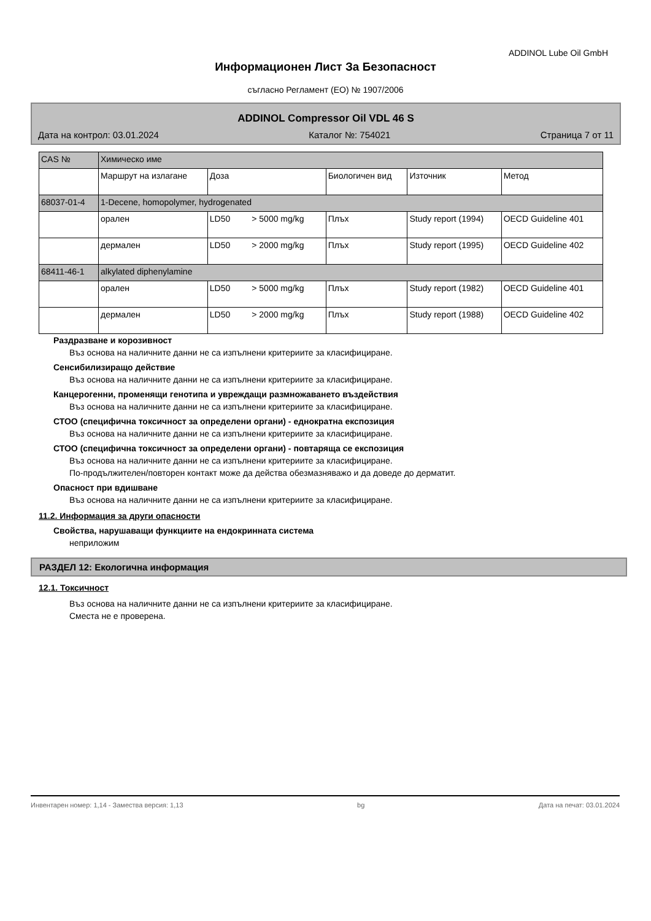ADDINOL Lube Oil GmbH
Информационен Лист За Безопасност
съгласно Регламент (ЕО) № 1907/2006
ADDINOL Compressor Oil VDL 46 S
Дата на контрол: 03.01.2024 Каталог №: 754021 Страница 7 от 11
| CAS № | Химическо име | | | | |
| | Маршрут на излагане | Доза | Биологичен вид | Източник | Метод |
| 68037-01-4 | 1-Decene, homopolymer, hydrogenated | | | | |
| | орален | LD50 > 5000 mg/kg | Плъх | Study report (1994) | OECD Guideline 401 |
| | дермален | LD50 > 2000 mg/kg | Плъх | Study report (1995) | OECD Guideline 402 |
| 68411-46-1 | alkylated diphenylamine | | | | |
| | орален | LD50 > 5000 mg/kg | Плъх | Study report (1982) | OECD Guideline 401 |
| | дермален | LD50 > 2000 mg/kg | Плъх | Study report (1988) | OECD Guideline 402 |
Раздразване и корозивност
Въз основа на наличните данни не са изпълнени критериите за класифициране.
Сенсибилизиращо действие
Въз основа на наличните данни не са изпълнени критериите за класифициране.
Канцерогенни, променящи генотипа и увреждащи размножаването въздействия
Въз основа на наличните данни не са изпълнени критериите за класифициране.
СТОО (специфична токсичност за определени органи) - еднократна експозиция
Въз основа на наличните данни не са изпълнени критериите за класифициране.
СТОО (специфична токсичност за определени органи) - повтаряща се експозиция
Въз основа на наличните данни не са изпълнени критериите за класифициране.
По-продължителен/повторен контакт може да действа обезмазняважо и да доведе до дерматит.
Опасност при вдишване
Въз основа на наличните данни не са изпълнени критериите за класифициране.
11.2. Информация за други опасности
Свойства, нарушаващи функциите на ендокринната система
неприложим
РАЗДЕЛ 12: Екологична информация
12.1. Токсичност
Въз основа на наличните данни не са изпълнени критериите за класифициране.
Сместа не е проверена.
Инвентарен номер: 1,14 - Замества версия: 1,13 bg Дата на печат: 03.01.2024